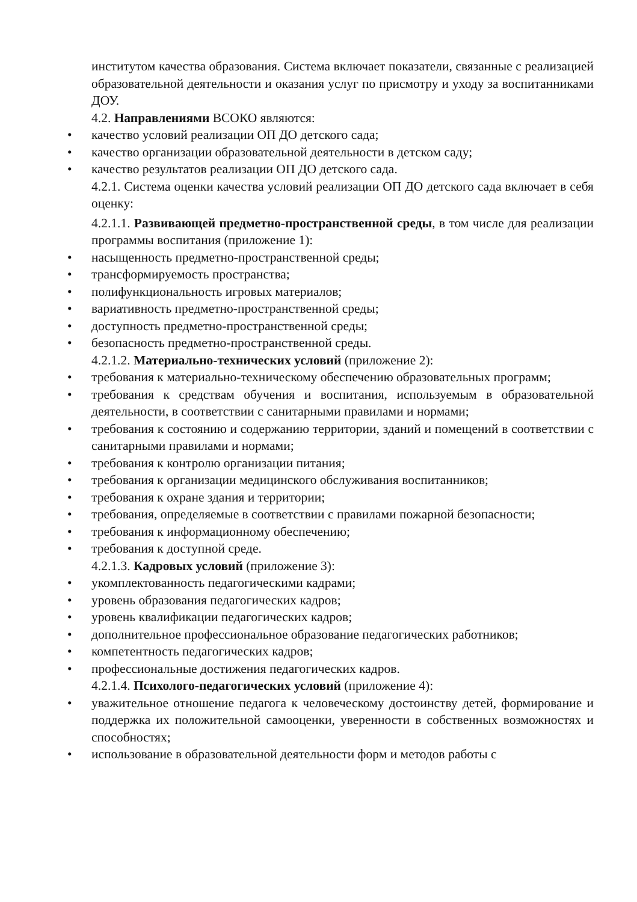институтом качества образования. Система включает показатели, связанные с реализацией образовательной деятельности и оказания услуг по присмотру и уходу за воспитанниками ДОУ.
4.2. Направлениями ВСОКО являются:
• качество условий реализации ОП ДО детского сада;
• качество организации образовательной деятельности в детском саду;
• качество результатов реализации ОП ДО детского сада.
4.2.1. Система оценки качества условий реализации ОП ДО детского сада включает в себя оценку:
4.2.1.1. Развивающей предметно-пространственной среды, в том числе для реализации программы воспитания (приложение 1):
• насыщенность предметно-пространственной среды;
• трансформируемость пространства;
• полифункциональность игровых материалов;
• вариативность предметно-пространственной среды;
• доступность предметно-пространственной среды;
• безопасность предметно-пространственной среды.
4.2.1.2. Материально-технических условий (приложение 2):
• требования к материально-техническому обеспечению образовательных программ;
• требования к средствам обучения и воспитания, используемым в образовательной деятельности, в соответствии с санитарными правилами и нормами;
• требования к состоянию и содержанию территории, зданий и помещений в соответствии с санитарными правилами и нормами;
• требования к контролю организации питания;
• требования к организации медицинского обслуживания воспитанников;
• требования к охране здания и территории;
• требования, определяемые в соответствии с правилами пожарной безопасности;
• требования к информационному обеспечению;
• требования к доступной среде.
4.2.1.3. Кадровых условий (приложение 3):
• укомплектованность педагогическими кадрами;
• уровень образования педагогических кадров;
• уровень квалификации педагогических кадров;
• дополнительное профессиональное образование педагогических работников;
• компетентность педагогических кадров;
• профессиональные достижения педагогических кадров.
4.2.1.4. Психолого-педагогических условий (приложение 4):
• уважительное отношение педагога к человеческому достоинству детей, формирование и поддержка их положительной самооценки, уверенности в собственных возможностях и способностях;
• использование в образовательной деятельности форм и методов работы с